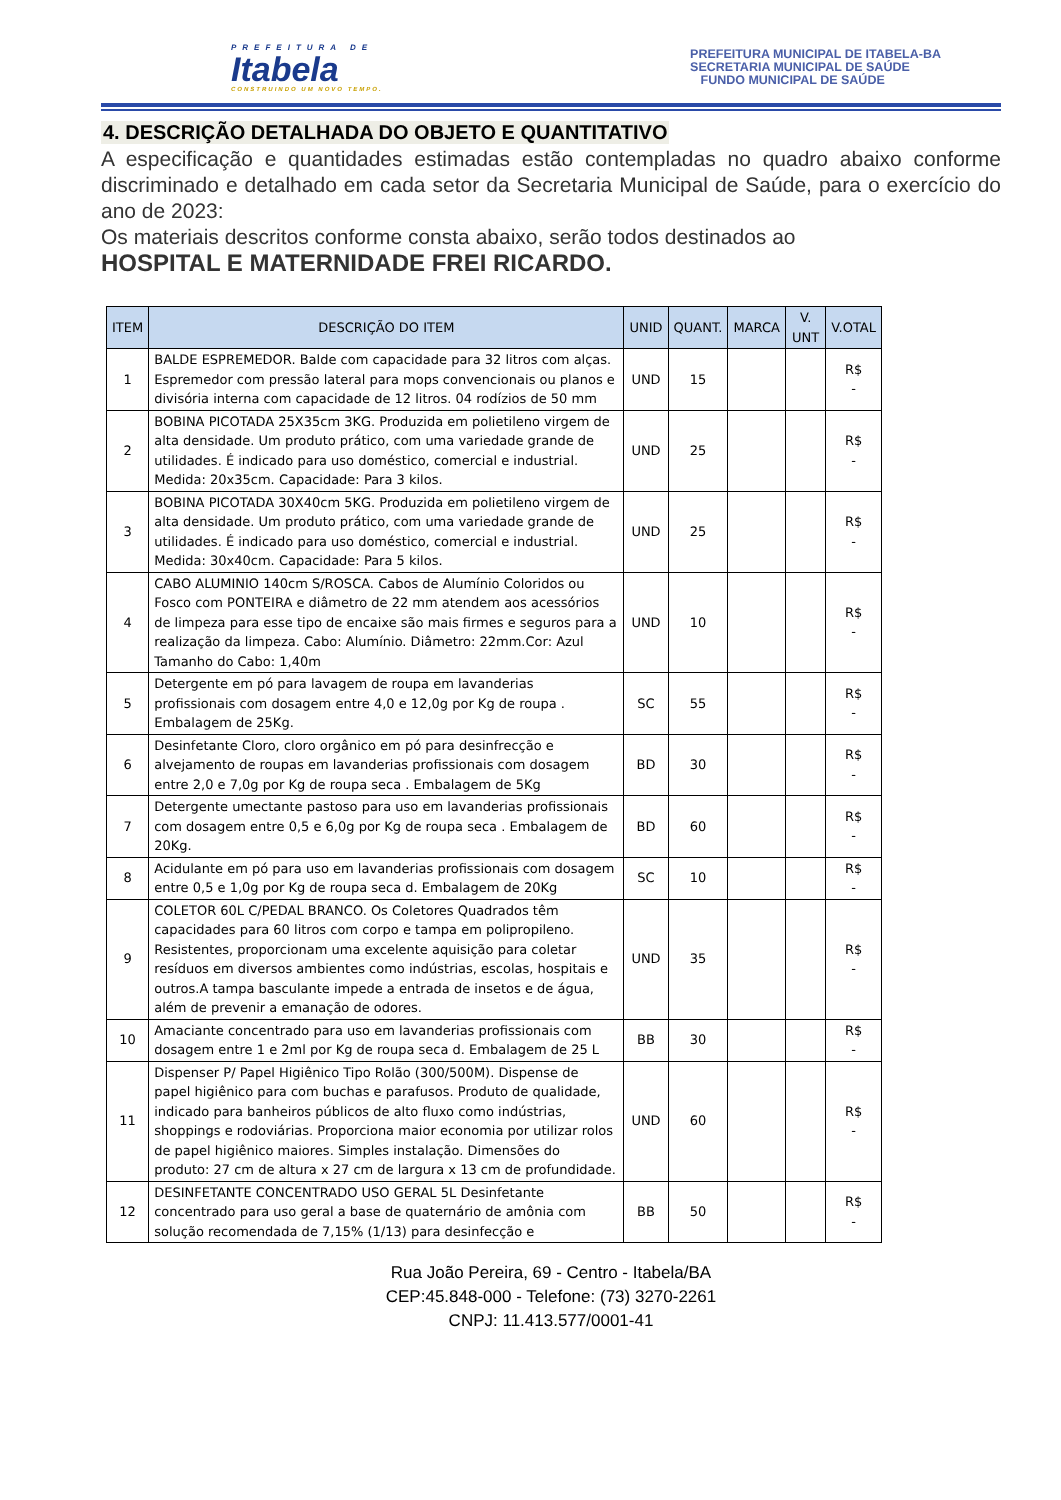PREFEITURA DE
Itabela
CONSTRUINDO UM NOVO TEMPO.
PREFEITURA MUNICIPAL DE ITABELA-BA
SECRETARIA MUNICIPAL DE SAÚDE
FUNDO MUNICIPAL DE SAÚDE
4. DESCRIÇÃO DETALHADA DO OBJETO E QUANTITATIVO
A especificação e quantidades estimadas estão contempladas no quadro abaixo conforme discriminado e detalhado em cada setor da Secretaria Municipal de Saúde, para o exercício do ano de 2023:
Os materiais descritos conforme consta abaixo, serão todos destinados ao
HOSPITAL E MATERNIDADE FREI RICARDO.
| ITEM | DESCRIÇÃO DO ITEM | UNID | QUANT. | MARCA | V. UNT | V.OTAL |
| --- | --- | --- | --- | --- | --- | --- |
| 1 | BALDE ESPREMEDOR. Balde com capacidade para 32 litros com alças. Espremedor com pressão lateral para mops convencionais ou planos e divisória interna com capacidade de 12 litros. 04 rodízios de 50 mm | UND | 15 | | | R$ - |
| 2 | BOBINA PICOTADA 25X35cm 3KG. Produzida em polietileno virgem de alta densidade. Um produto prático, com uma variedade grande de utilidades. É indicado para uso doméstico, comercial e industrial. Medida: 20x35cm. Capacidade: Para 3 kilos. | UND | 25 | | | R$ - |
| 3 | BOBINA PICOTADA 30X40cm 5KG. Produzida em polietileno virgem de alta densidade. Um produto prático, com uma variedade grande de utilidades. É indicado para uso doméstico, comercial e industrial. Medida: 30x40cm. Capacidade: Para 5 kilos. | UND | 25 | | | R$ - |
| 4 | CABO ALUMINIO 140cm S/ROSCA. Cabos de Alumínio Coloridos ou Fosco com PONTEIRA e diâmetro de 22 mm atendem aos acessórios de limpeza para esse tipo de encaixe são mais firmes e seguros para a realização da limpeza. Cabo: Alumínio. Diâmetro: 22mm.Cor: Azul Tamanho do Cabo: 1,40m | UND | 10 | | | R$ - |
| 5 | Detergente em pó para lavagem de roupa em lavanderias profissionais com dosagem entre 4,0 e 12,0g por Kg de roupa . Embalagem de 25Kg. | SC | 55 | | | R$ - |
| 6 | Desinfetante Cloro, cloro orgânico em pó para desinfrecção e alvejamento de roupas em lavanderias profissionais com dosagem entre 2,0 e 7,0g por Kg de roupa seca . Embalagem de 5Kg | BD | 30 | | | R$ - |
| 7 | Detergente umectante pastoso para uso em lavanderias profissionais com dosagem entre 0,5 e 6,0g por Kg de roupa seca . Embalagem de 20Kg. | BD | 60 | | | R$ - |
| 8 | Acidulante em pó para uso em lavanderias profissionais com dosagem entre 0,5 e 1,0g por Kg de roupa seca d. Embalagem de 20Kg | SC | 10 | | | R$ - |
| 9 | COLETOR 60L C/PEDAL BRANCO. Os Coletores Quadrados têm capacidades para 60 litros com corpo e tampa em polipropileno. Resistentes, proporcionam uma excelente aquisição para coletar resíduos em diversos ambientes como indústrias, escolas, hospitais e outros.A tampa basculante impede a entrada de insetos e de água, além de prevenir a emanação de odores. | UND | 35 | | | R$ - |
| 10 | Amaciante concentrado para uso em lavanderias profissionais com dosagem entre 1 e 2ml por Kg de roupa seca d. Embalagem de 25 L | BB | 30 | | | R$ - |
| 11 | Dispenser P/ Papel Higiênico Tipo Rolão (300/500M). Dispense de papel higiênico para com buchas e parafusos. Produto de qualidade, indicado para banheiros públicos de alto fluxo como indústrias, shoppings e rodoviárias. Proporciona maior economia por utilizar rolos de papel higiênico maiores. Simples instalação. Dimensões do produto: 27 cm de altura x 27 cm de largura x 13 cm de profundidade. | UND | 60 | | | R$ - |
| 12 | DESINFETANTE CONCENTRADO USO GERAL 5L Desinfetante concentrado para uso geral a base de quaternário de amônia com solução recomendada de 7,15% (1/13) para desinfecção e | BB | 50 | | | R$ - |
Rua João Pereira, 69 - Centro - Itabela/BA
CEP:45.848-000 - Telefone: (73) 3270-2261
CNPJ: 11.413.577/0001-41